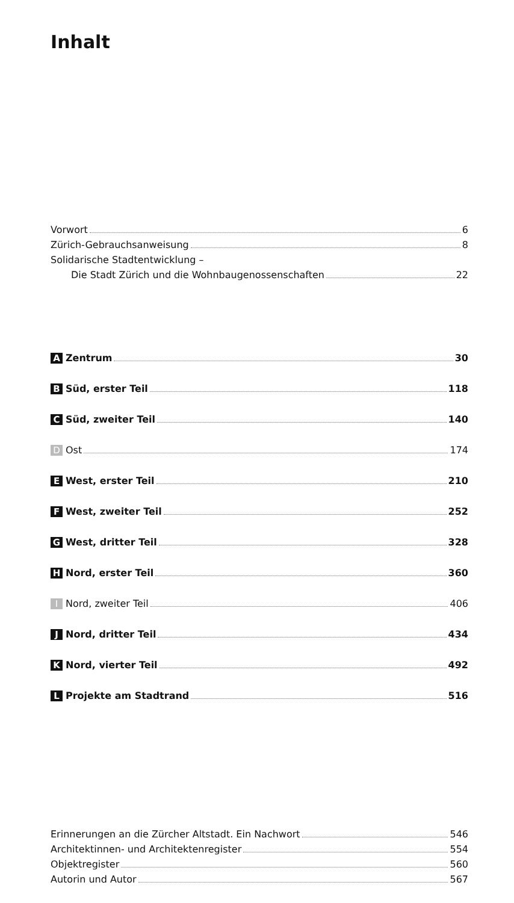Inhalt
Vorwort 6
Zürich-Gebrauchsanweisung 8
Solidarische Stadtentwicklung –
Die Stadt Zürich und die Wohnbaugenossenschaften 22
A Zentrum 30
B Süd, erster Teil 118
C Süd, zweiter Teil 140
D Ost 174
E West, erster Teil 210
F West, zweiter Teil 252
G West, dritter Teil 328
H Nord, erster Teil 360
I Nord, zweiter Teil 406
J Nord, dritter Teil 434
K Nord, vierter Teil 492
L Projekte am Stadtrand 516
Erinnerungen an die Zürcher Altstadt. Ein Nachwort 546
Architektinnen- und Architektenregister 554
Objektregister 560
Autorin und Autor 567